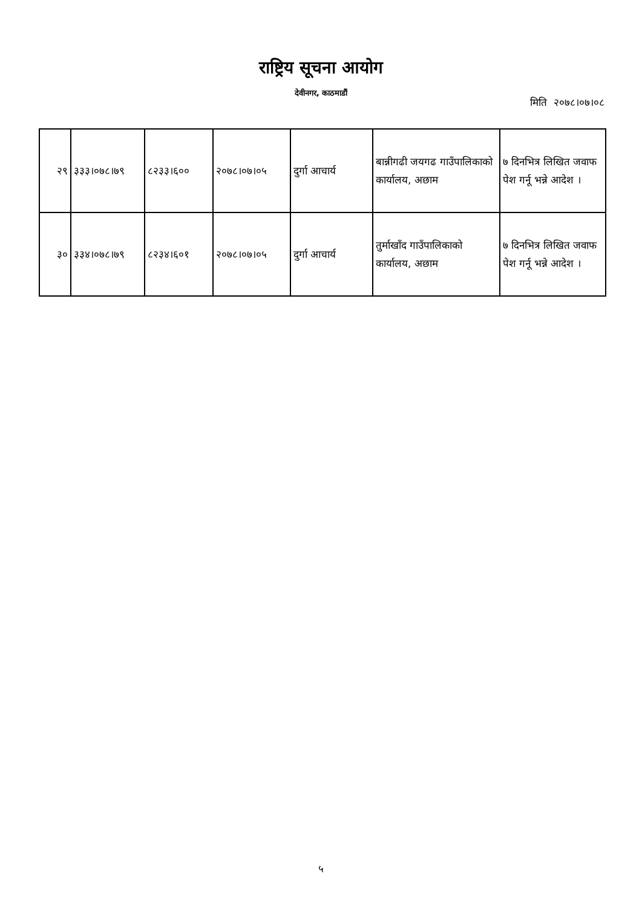राष्ट्रिय सूचना आयोग
देवीनगर, काठमाडौं
मिति २०७८।०७।०८
| २९ | ३३३।०७८।७९ | ८२३३।६०० | २०७८।०७।०५ | दुर्गा आचार्य | बान्नीगढी जयगढ गाउँपालिकाको कार्यालय, अछाम | ७ दिनभित्र लिखित जवाफ पेश गर्नू भन्ने आदेश । |
| ३० | ३३४।०७८।७९ | ८२३४।६०१ | २०७८।०७।०५ | दुर्गा आचार्य | तुर्माखाँद गाउँपालिकाको कार्यालय, अछाम | ७ दिनभित्र लिखित जवाफ पेश गर्नू भन्ने आदेश । |
५